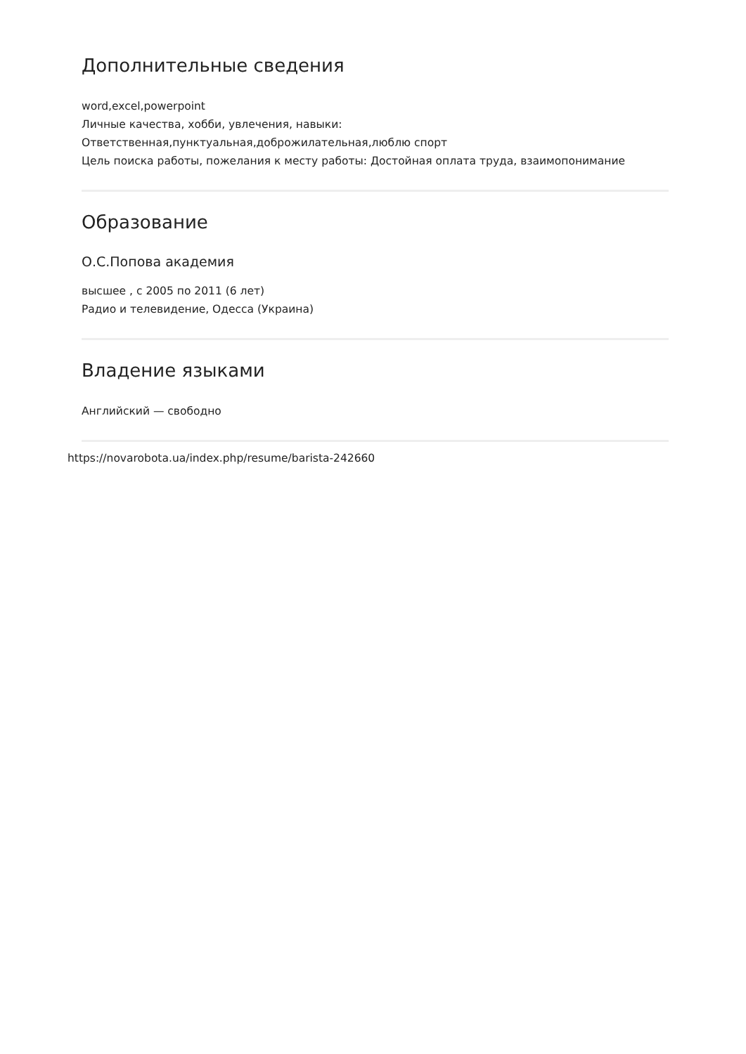Дополнительные сведения
word,excel,powerpoint
Личные качества, хобби, увлечения, навыки:
Ответственная,пунктуальная,доброжилательная,люблю спорт
Цель поиска работы, пожелания к месту работы: Достойная оплата труда, взаимопонимание
Образование
О.С.Попова академия
высшее , с 2005 по 2011 (6 лет)
Радио и телевидение, Одесса (Украина)
Владение языками
Английский — свободно
https://novarobota.ua/index.php/resume/barista-242660